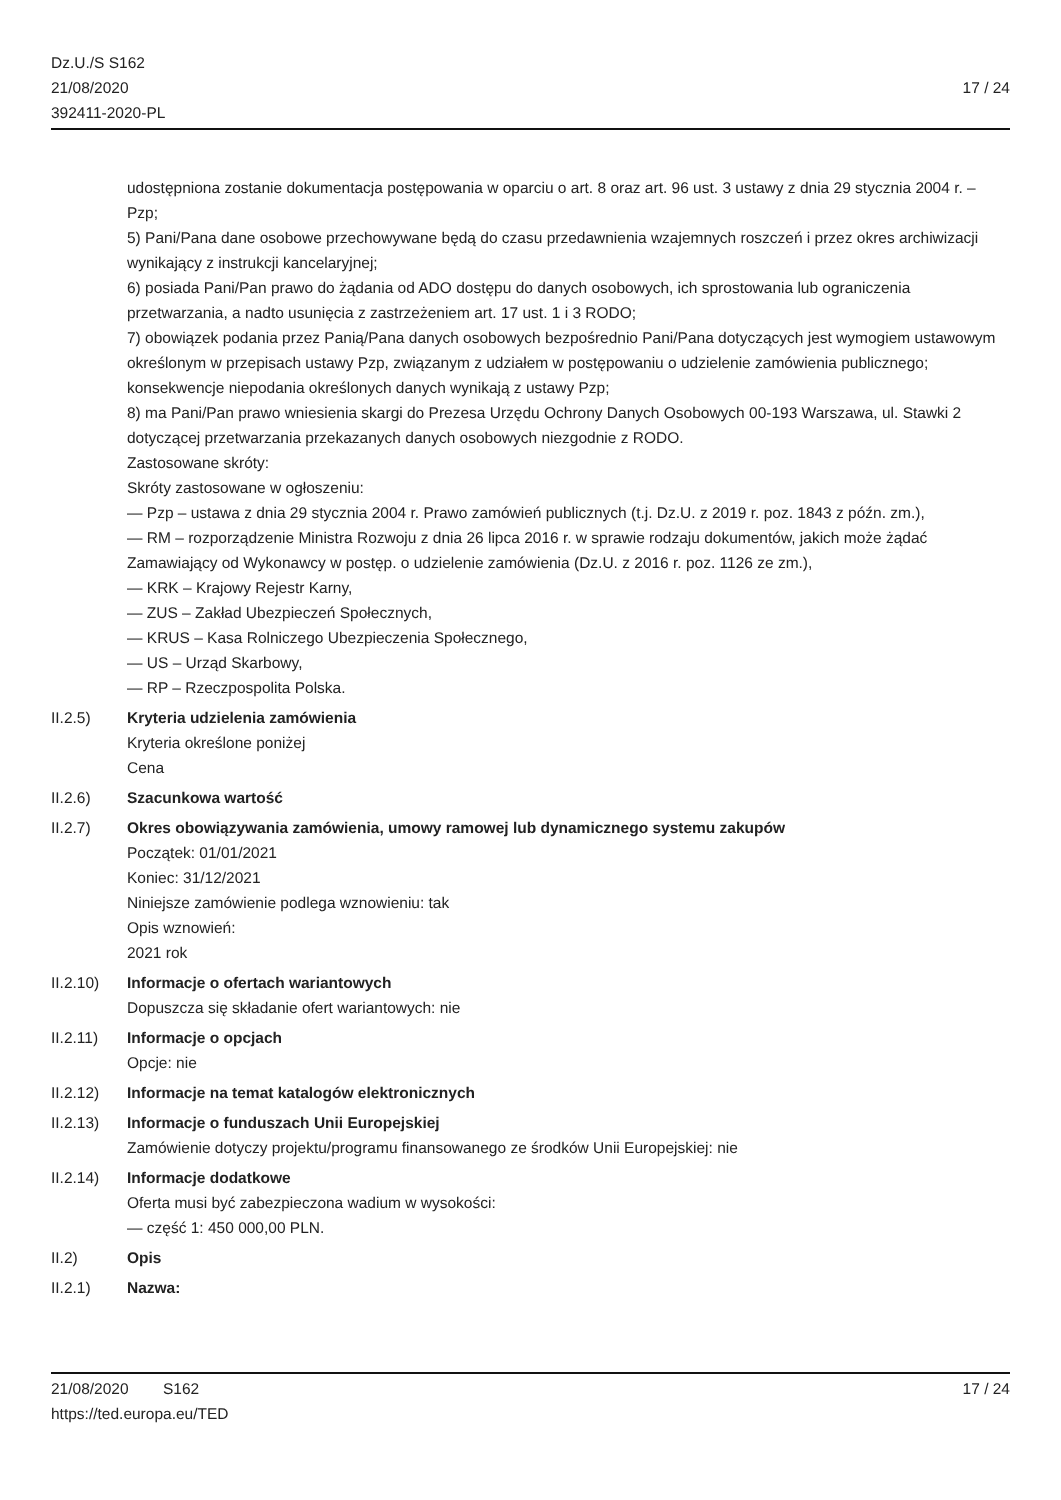Dz.U./S S162
21/08/2020
392411-2020-PL
17 / 24
udostępniona zostanie dokumentacja postępowania w oparciu o art. 8 oraz art. 96 ust. 3 ustawy z dnia 29 stycznia 2004 r. – Pzp;
5) Pani/Pana dane osobowe przechowywane będą do czasu przedawnienia wzajemnych roszczeń i przez okres archiwizacji wynikający z instrukcji kancelaryjnej;
6) posiada Pani/Pan prawo do żądania od ADO dostępu do danych osobowych, ich sprostowania lub ograniczenia przetwarzania, a nadto usunięcia z zastrzeżeniem art. 17 ust. 1 i 3 RODO;
7) obowiązek podania przez Panią/Pana danych osobowych bezpośrednio Pani/Pana dotyczących jest wymogiem ustawowym określonym w przepisach ustawy Pzp, związanym z udziałem w postępowaniu o udzielenie zamówienia publicznego; konsekwencje niepodania określonych danych wynikają z ustawy Pzp;
8) ma Pani/Pan prawo wniesienia skargi do Prezesa Urzędu Ochrony Danych Osobowych 00-193 Warszawa, ul. Stawki 2 dotyczącej przetwarzania przekazanych danych osobowych niezgodnie z RODO.
Zastosowane skróty:
Skróty zastosowane w ogłoszeniu:
— Pzp – ustawa z dnia 29 stycznia 2004 r. Prawo zamówień publicznych (t.j. Dz.U. z 2019 r. poz. 1843 z późn. zm.),
— RM – rozporządzenie Ministra Rozwoju z dnia 26 lipca 2016 r. w sprawie rodzaju dokumentów, jakich może żądać Zamawiający od Wykonawcy w postęp. o udzielenie zamówienia (Dz.U. z 2016 r. poz. 1126 ze zm.),
— KRK – Krajowy Rejestr Karny,
— ZUS – Zakład Ubezpieczeń Społecznych,
— KRUS – Kasa Rolniczego Ubezpieczenia Społecznego,
— US – Urząd Skarbowy,
— RP – Rzeczpospolita Polska.
II.2.5) Kryteria udzielenia zamówienia
Kryteria określone poniżej
Cena
II.2.6) Szacunkowa wartość
II.2.7) Okres obowiązywania zamówienia, umowy ramowej lub dynamicznego systemu zakupów
Początek: 01/01/2021
Koniec: 31/12/2021
Niniejsze zamówienie podlega wznowieniu: tak
Opis wznowień:
2021 rok
II.2.10) Informacje o ofertach wariantowych
Dopuszcza się składanie ofert wariantowych: nie
II.2.11) Informacje o opcjach
Opcje: nie
II.2.12) Informacje na temat katalogów elektronicznych
II.2.13) Informacje o funduszach Unii Europejskiej
Zamówienie dotyczy projektu/programu finansowanego ze środków Unii Europejskiej: nie
II.2.14) Informacje dodatkowe
Oferta musi być zabezpieczona wadium w wysokości:
— część 1: 450 000,00 PLN.
II.2) Opis
II.2.1) Nazwa:
21/08/2020 S162 17 / 24
https://ted.europa.eu/TED